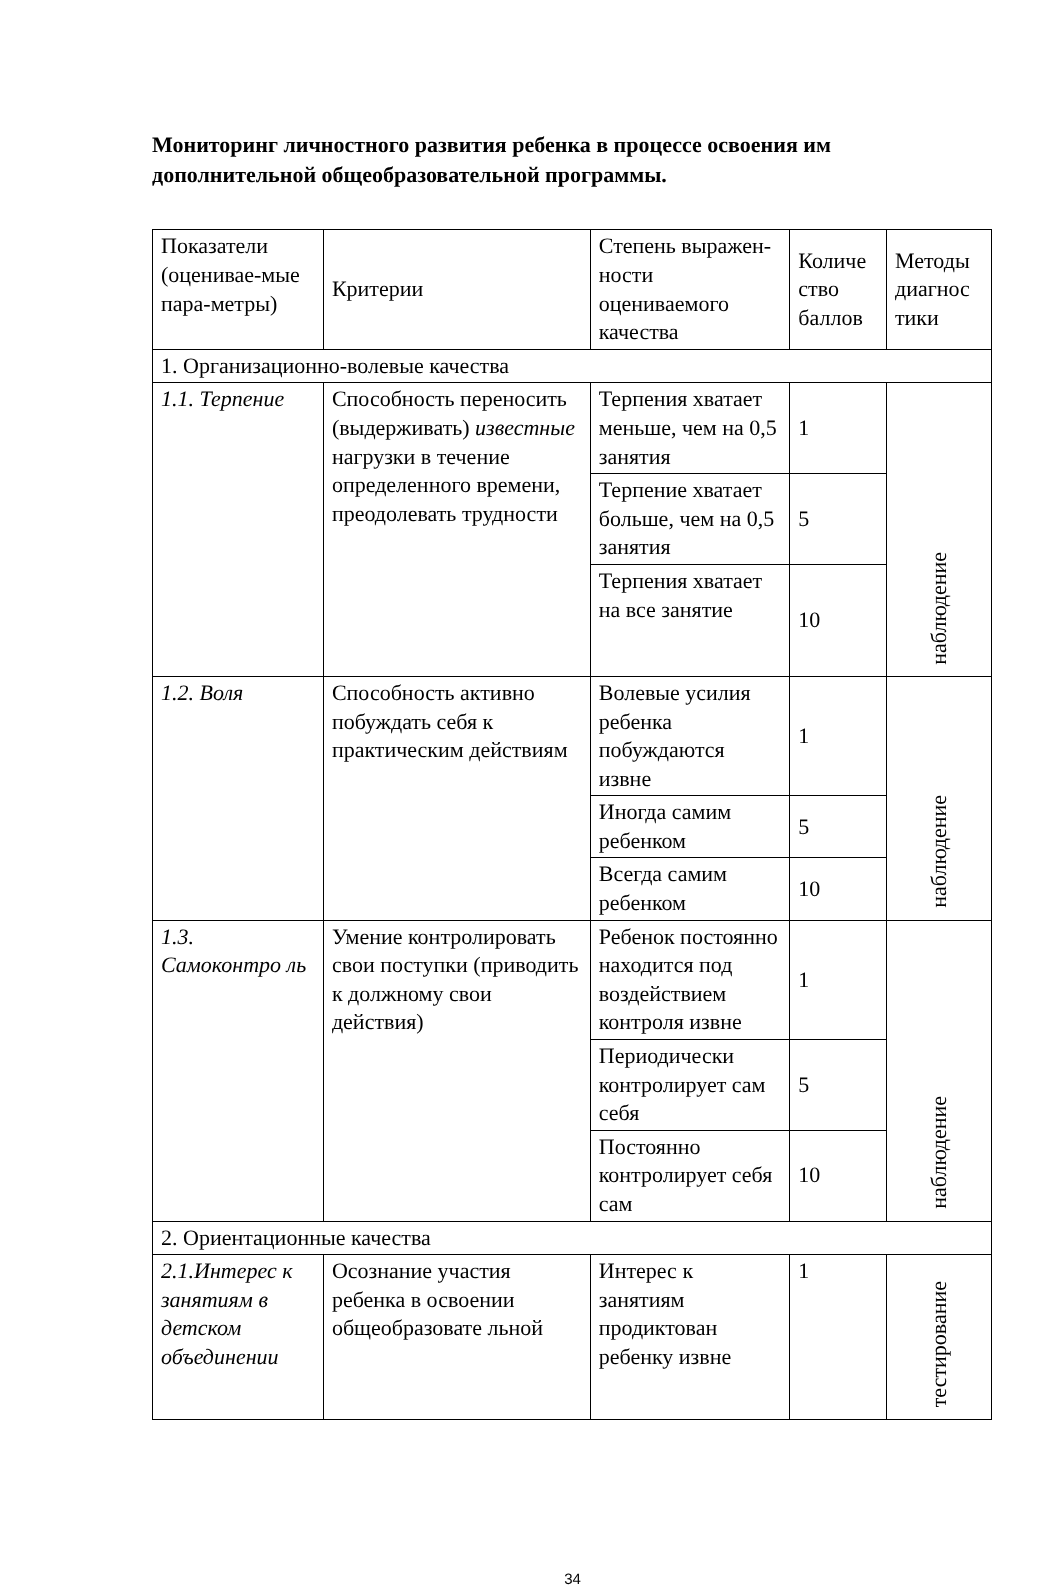Мониторинг личностного развития ребенка в процессе освоения им дополнительной общеобразовательной программы.
| Показатели (оценивае-мые пара-метры) | Критерии | Степень выражен-ности оцениваемого качества | Количе ство баллов | Методы диагнос тики |
| 1. Организационно-волевые качества | | | | |
| 1.1. Терпение | Способность переносить (выдерживать) известные нагрузки в течение определенного времени, преодолевать трудности | Терпения хватает меньше, чем на 0,5 занятия | 1 | наблюдение |
| | | Терпение хватает больше, чем на 0,5 занятия | 5 | |
| | | Терпения хватает на все занятие | 10 | |
| 1.2. Воля | Способность активно побуждать себя к практическим действиям | Волевые усилия ребенка побуждаются извне | 1 | наблюдение |
| | | Иногда самим ребенком | 5 | |
| | | Всегда самим ребенком | 10 | |
| 1.3. Самоконтро ль | Умение контролировать свои поступки (приводить к должному свои действия) | Ребенок постоянно находится под воздействием контроля извне | 1 | наблюдение |
| | | Периодически контролирует сам себя | 5 | |
| | | Постоянно контролирует себя сам | 10 | |
| 2. Ориентационные качества | | | | |
| 2.1.Интерес к занятиям в детском объединении | Осознание участия ребенка в освоении общеобразовате льной | Интерес к занятиям продиктован ребенку извне | 1 | тестирование |
34